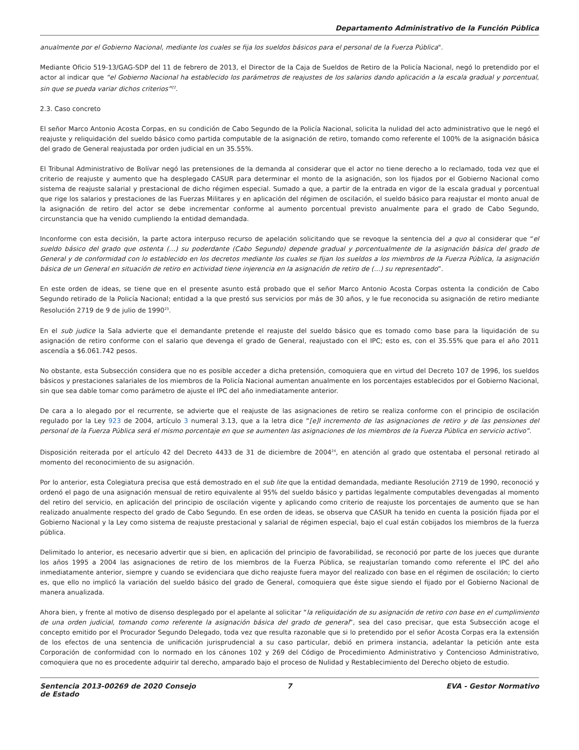Departamento Administrativo de la Función Pública
anualmente por el Gobierno Nacional, mediante los cuales se fija los sueldos básicos para el personal de la Fuerza Pública".
Mediante Oficio 519-13/GAG-SDP del 11 de febrero de 2013, el Director de la Caja de Sueldos de Retiro de la Policía Nacional, negó lo pretendido por el actor al indicar que “el Gobierno Nacional ha establecido los parámetros de reajustes de los salarios dando aplicación a la escala gradual y porcentual, sin que se pueda variar dichos criterios”<sup>22</sup>.
2.3. Caso concreto
El señor Marco Antonio Acosta Corpas, en su condición de Cabo Segundo de la Policía Nacional, solicita la nulidad del acto administrativo que le negó el reajuste y reliquidación del sueldo básico como partida computable de la asignación de retiro, tomando como referente el 100% de la asignación básica del grado de General reajustada por orden judicial en un 35.55%.
El Tribunal Administrativo de Bolívar negó las pretensiones de la demanda al considerar que el actor no tiene derecho a lo reclamado, toda vez que el criterio de reajuste y aumento que ha desplegado CASUR para determinar el monto de la asignación, son los fijados por el Gobierno Nacional como sistema de reajuste salarial y prestacional de dicho régimen especial. Sumado a que, a partir de la entrada en vigor de la escala gradual y porcentual que rige los salarios y prestaciones de las Fuerzas Militares y en aplicación del régimen de oscilación, el sueldo básico para reajustar el monto anual de la asignación de retiro del actor se debe incrementar conforme al aumento porcentual previsto anualmente para el grado de Cabo Segundo, circunstancia que ha venido cumpliendo la entidad demandada.
Inconforme con esta decisión, la parte actora interpuso recurso de apelación solicitando que se revoque la sentencia del a quo al considerar que “el sueldo básico del grado que ostenta (…) su poderdante (Cabo Segundo) depende gradual y porcentualmente de la asignación básica del grado de General y de conformidad con lo establecido en los decretos mediante los cuales se fijan los sueldos a los miembros de la Fuerza Pública, la asignación básica de un General en situación de retiro en actividad tiene injerencia en la asignación de retiro de (…) su representado”.
En este orden de ideas, se tiene que en el presente asunto está probado que el señor Marco Antonio Acosta Corpas ostenta la condición de Cabo Segundo retirado de la Policía Nacional; entidad a la que prestó sus servicios por más de 30 años, y le fue reconocida su asignación de retiro mediante Resolución 2719 de 9 de julio de 1990<sup>23</sup>.
En el sub judice la Sala advierte que el demandante pretende el reajuste del sueldo básico que es tomado como base para la liquidación de su asignación de retiro conforme con el salario que devenga el grado de General, reajustado con el IPC; esto es, con el 35.55% que para el año 2011 ascendía a $6.061.742 pesos.
No obstante, esta Subsección considera que no es posible acceder a dicha pretensión, comoquiera que en virtud del Decreto 107 de 1996, los sueldos básicos y prestaciones salariales de los miembros de la Policía Nacional aumentan anualmente en los porcentajes establecidos por el Gobierno Nacional, sin que sea dable tomar como parámetro de ajuste el IPC del año inmediatamente anterior.
De cara a lo alegado por el recurrente, se advierte que el reajuste de las asignaciones de retiro se realiza conforme con el principio de oscilación regulado por la Ley 923 de 2004, artículo 3 numeral 3.13, que a la letra dice “[e]l incremento de las asignaciones de retiro y de las pensiones del personal de la Fuerza Pública será el mismo porcentaje en que se aumenten las asignaciones de los miembros de la Fuerza Pública en servicio activo”.
Disposición reiterada por el artículo 42 del Decreto 4433 de 31 de diciembre de 2004<sup>24</sup>, en atención al grado que ostentaba el personal retirado al momento del reconocimiento de su asignación.
Por lo anterior, esta Colegiatura precisa que está demostrado en el sub lite que la entidad demandada, mediante Resolución 2719 de 1990, reconoció y ordenó el pago de una asignación mensual de retiro equivalente al 95% del sueldo básico y partidas legalmente computables devengadas al momento del retiro del servicio, en aplicación del principio de oscilación vigente y aplicando como criterio de reajuste los porcentajes de aumento que se han realizado anualmente respecto del grado de Cabo Segundo. En ese orden de ideas, se observa que CASUR ha tenido en cuenta la posición fijada por el Gobierno Nacional y la Ley como sistema de reajuste prestacional y salarial de régimen especial, bajo el cual están cobijados los miembros de la fuerza pública.
Delimitado lo anterior, es necesario advertir que si bien, en aplicación del principio de favorabilidad, se reconoció por parte de los jueces que durante los años 1995 a 2004 las asignaciones de retiro de los miembros de la Fuerza Pública, se reajustarían tomando como referente el IPC del año inmediatamente anterior, siempre y cuando se evidenciara que dicho reajuste fuera mayor del realizado con base en el régimen de oscilación; lo cierto es, que ello no implicó la variación del sueldo básico del grado de General, comoquiera que éste sigue siendo el fijado por el Gobierno Nacional de manera anualizada.
Ahora bien, y frente al motivo de disenso desplegado por el apelante al solicitar “la reliquidación de su asignación de retiro con base en el cumplimiento de una orden judicial, tomando como referente la asignación básica del grado de general”, sea del caso precisar, que esta Subsección acoge el concepto emitido por el Procurador Segundo Delegado, toda vez que resulta razonable que si lo pretendido por el señor Acosta Corpas era la extensión de los efectos de una sentencia de unificación jurisprudencial a su caso particular, debió en primera instancia, adelantar la petición ante esta Corporación de conformidad con lo normado en los cánones 102 y 269 del Código de Procedimiento Administrativo y Contencioso Administrativo, comoquiera que no es procedente adquirir tal derecho, amparado bajo el proceso de Nulidad y Restablecimiento del Derecho objeto de estudio.
Sentencia 2013-00269 de 2020 Consejo de Estado
7 EVA - Gestor Normativo